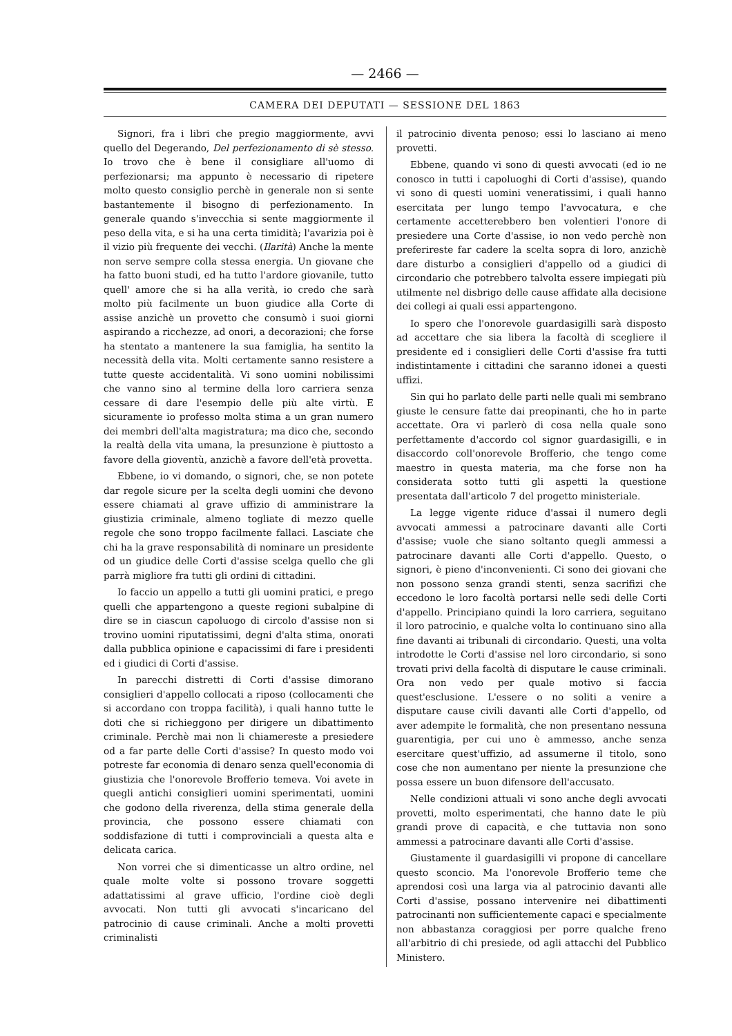— 2466 —
CAMERA DEI DEPUTATI — SESSIONE DEL 1863
Signori, fra i libri che pregio maggiormente, avvi quello del Degerando, Del perfezionamento di sè stesso. Io trovo che è bene il consigliare all'uomo di perfezionarsi; ma appunto è necessario di ripetere molto questo consiglio perchè in generale non si sente bastantemente il bisogno di perfezionamento. In generale quando s'invecchia si sente maggiormente il peso della vita, e si ha una certa timidità; l'avarizia poi è il vizio più frequente dei vecchi. (Ilarità) Anche la mente non serve sempre colla stessa energia. Un giovane che ha fatto buoni studi, ed ha tutto l'ardore giovanile, tutto quell' amore che si ha alla verità, io credo che sarà molto più facilmente un buon giudice alla Corte di assise anzichè un provetto che consumò i suoi giorni aspirando a ricchezze, ad onori, a decorazioni; che forse ha stentato a mantenere la sua famiglia, ha sentito la necessità della vita. Molti certamente sanno resistere a tutte queste accidentalità. Vi sono uomini nobilissimi che vanno sino al termine della loro carriera senza cessare di dare l'esempio delle più alte virtù. E sicuramente io professo molta stima a un gran numero dei membri dell'alta magistratura; ma dico che, secondo la realtà della vita umana, la presunzione è piuttosto a favore della gioventù, anzichè a favore dell'età provetta.
Ebbene, io vi domando, o signori, che, se non potete dar regole sicure per la scelta degli uomini che devono essere chiamati al grave uffizio di amministrare la giustizia criminale, almeno togliate di mezzo quelle regole che sono troppo facilmente fallaci. Lasciate che chi ha la grave responsabilità di nominare un presidente od un giudice delle Corti d'assise scelga quello che gli parrà migliore fra tutti gli ordini di cittadini.
Io faccio un appello a tutti gli uomini pratici, e prego quelli che appartengono a queste regioni subalpine di dire se in ciascun capoluogo di circolo d'assise non si trovino uomini riputatissimi, degni d'alta stima, onorati dalla pubblica opinione e capacissimi di fare i presidenti ed i giudici di Corti d'assise.
In parecchi distretti di Corti d'assise dimorano consiglieri d'appello collocati a riposo (collocamenti che si accordano con troppa facilità), i quali hanno tutte le doti che si richieggono per dirigere un dibattimento criminale. Perchè mai non li chiamereste a presiedere od a far parte delle Corti d'assise? In questo modo voi potreste far economia di denaro senza quell'economia di giustizia che l'onorevole Brofferio temeva. Voi avete in quegli antichi consiglieri uomini sperimentati, uomini che godono della riverenza, della stima generale della provincia, che possono essere chiamati con soddisfazione di tutti i comprovinciali a questa alta e delicata carica.
Non vorrei che si dimenticasse un altro ordine, nel quale molte volte si possono trovare soggetti adattatissimi al grave ufficio, l'ordine cioè degli avvocati. Non tutti gli avvocati s'incaricano del patrocinio di cause criminali. Anche a molti provetti criminalisti
il patrocinio diventa penoso; essi lo lasciano ai meno provetti.
Ebbene, quando vi sono di questi avvocati (ed io ne conosco in tutti i capoluoghi di Corti d'assise), quando vi sono di questi uomini veneratissimi, i quali hanno esercitata per lungo tempo l'avvocatura, e che certamente accetterebbero ben volentieri l'onore di presiedere una Corte d'assise, io non vedo perchè non preferireste far cadere la scelta sopra di loro, anzichè dare disturbo a consiglieri d'appello od a giudici di circondario che potrebbero talvolta essere impiegati più utilmente nel disbrigo delle cause affidate alla decisione dei collegi ai quali essi appartengono.
Io spero che l'onorevole guardasigilli sarà disposto ad accettare che sia libera la facoltà di scegliere il presidente ed i consiglieri delle Corti d'assise fra tutti indistintamente i cittadini che saranno idonei a questi uffizi.
Sin qui ho parlato delle parti nelle quali mi sembrano giuste le censure fatte dai preopinanti, che ho in parte accettate. Ora vi parlerò di cosa nella quale sono perfettamente d'accordo col signor guardasigilli, e in disaccordo coll'onorevole Brofferio, che tengo come maestro in questa materia, ma che forse non ha considerata sotto tutti gli aspetti la questione presentata dall'articolo 7 del progetto ministeriale.
La legge vigente riduce d'assai il numero degli avvocati ammessi a patrocinare davanti alle Corti d'assise; vuole che siano soltanto quegli ammessi a patrocinare davanti alle Corti d'appello. Questo, o signori, è pieno d'inconvenienti. Ci sono dei giovani che non possono senza grandi stenti, senza sacrifizi che eccedono le loro facoltà portarsi nelle sedi delle Corti d'appello. Principiano quindi la loro carriera, seguitano il loro patrocinio, e qualche volta lo continuano sino alla fine davanti ai tribunali di circondario. Questi, una volta introdotte le Corti d'assise nel loro circondario, si sono trovati privi della facoltà di disputare le cause criminali. Ora non vedo per quale motivo si faccia quest'esclusione. L'essere o no soliti a venire a disputare cause civili davanti alle Corti d'appello, od aver adempite le formalità, che non presentano nessuna guarentigia, per cui uno è ammesso, anche senza esercitare quest'uffizio, ad assumerne il titolo, sono cose che non aumentano per niente la presunzione che possa essere un buon difensore dell'accusato.
Nelle condizioni attuali vi sono anche degli avvocati provetti, molto esperimentati, che hanno date le più grandi prove di capacità, e che tuttavia non sono ammessi a patrocinare davanti alle Corti d'assise.
Giustamente il guardasigilli vi propone di cancellare questo sconcio. Ma l'onorevole Brofferio teme che aprendosi così una larga via al patrocinio davanti alle Corti d'assise, possano intervenire nei dibattimenti patrocinanti non sufficientemente capaci e specialmente non abbastanza coraggiosi per porre qualche freno all'arbitrio di chi presiede, od agli attacchi del Pubblico Ministero.